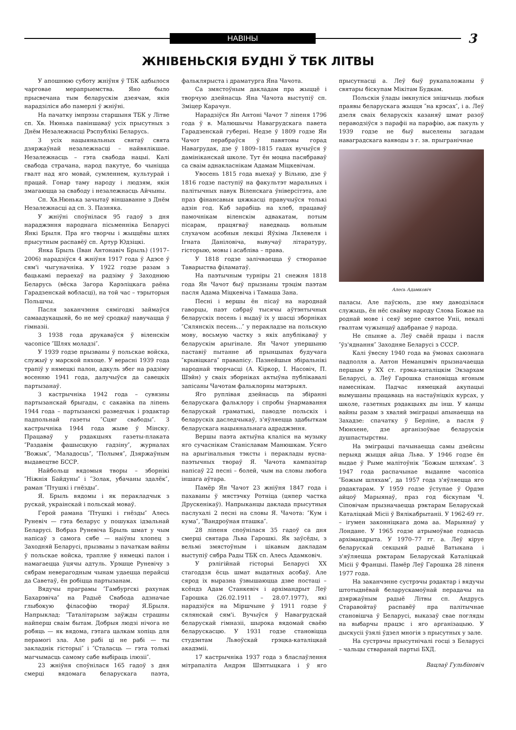НАВІНЫ
3
ЖНІВЕНЬСКІЯ БУДНІ Ў ТБК ЛІТВЫ
У апошнюю суботу жніўня ў ТБК адбылося чарговае мерапрыемства. Яно было прысвечана тым беларускім дзеячам, якія нарадзіліся або памерлі ў жніўні.
На пачатку імпрэзы старшыня ТБК у Літве сп. Хв. Нюнька павіншаваў усіх прысутных з Днём Незалежнасці Рэспублікі Беларусь.
З усіх нацыянальных святаў свята дзяржаўнай незалежнасці – найвялікшае. Незалежнасць – гэта свабода нацыі. Калі свабода страчана, народ пакутуе, бо чыніцца гвалт над яго мовай, сумленнем, культурай і працай. Гонар таму народу і людзям, якія змагаюцца за свабоду і незалежнасць Айчыны.
Сп. Хв.Нюнька зачытаў віншаванне з Днём Незалежнасці ад сп. З. Пазняка.
У жніўні споўнілася 95 гадоў з дня нараджэння народнага пісьменніка Беларусі Янкі Брыля. Пра яго творчы і жыццёвы шлях прысутным распавёў сп. Артур Юдзіцкі.
Янка Брыль (Іван Антонавіч Брыль) (1917–2006) нарадзіўся 4 жніўня 1917 года ў Адэсе ў сям'і чыгуначніка. У 1922 годзе разам з бацькамі пераехаў на радзіму ў Заходнюю Беларусь (вёска Загора Карэліцкага раёна Гарадзенскай вобласці), на той час – тэрыторыя Польшчы.
Пасля заканчэння сямігодкі займаўся самаадукацыяй, бо не меў сродкаў навучацца ў гімназіі.
З 1938 года друкаваўся ў віленскім часопісе ″Шлях моладзі″.
У 1939 годзе прызваны ў польскае войска, служыў у марской пяхоце. У верасні 1939 года трапіў у нямецкі палон, адкуль збег на радзіму восенню 1941 года, далучыўся да савецкіх партызанаў.
З кастрычніка 1942 года – сувязны партызанскай брыгады, с сакавіка па ліпень 1944 года – партызанскі разведчык і рэдактар падпольнай газеты ″Сцяг свабоды″. З кастрычніка 1944 года жыве ў Мінску. Працаваў у рэдакцыях газеты-плаката ″Раздавім фашысцкую гадзіну″, журналах ″Вожык″, ″Маладосць″, ″Полымя″, Дзяржаўным выдавецтве БССР.
Найбольш вядомыя творы – зборнікі ″Ніжнія Байдуны″ і ″Золак, убачаны здалёк″, раман ″Птушкі і гнёзды″.
Я. Брыль вядомы і як перакладчык з рускай, украінскай і польскай моваў.
Герой рамана ″Птушкі і гнёзды″ Алесь Руневіч — гэта беларус у пошуках ідэальнай Беларусі. Вобраз Руневіча Брыль шмат у чым напісаў з самога сябе — наіўны хлопец з Заходняй Беларусі, прызваны з пачаткам вайны ў польскае войска, трапляе ў нямецкі палон і намагаецца ўцячы адтуль. Урэшце Руневічу з сябрам неверагодным чынам удаецца перайсці да Саветаў, ён робіцца партызанам.
Вядучы праграмы ″Гамбургскі рахунак Бахарэвіча″ на Радыё Свабода адзначае глыбокую філасофію твораў Я.Брыля. Напрыклад: ″Таталітарызм заўжды страшны найперш сваім бытам. Добрыя людзі нічога не робяць — як вядома, гэтага цалкам хопіць для перамогі зла. Але рабі ці не рабі — ты закладнік гісторыі″ і ″Сталасць — гэта толькі магчымасць самому сабе выбіраць ілюзіі″.
23 жніўня споўнілася 165 гадоў з дня смерці вядомага беларускага паэта, фальклярыста і драматурга Яна Чачота.
Са змястоўным дакладам пра жыццё і творчую дзейнасць Яна Чачота выступіў сп. Зміцер Карачун.
Нарадзіўся Ян Антоні Чачот 7 ліпеня 1796 года ў в. Малюшычы Навагрудскага павета Гарадзенскай губерні. Недзе ў 1809 годзе Ян Чачот перабраўся ў павятовы горад Навагрудак, дзе ў 1809–1815 гадах вучыўся ў дамініканскай школе. Тут ён моцна пасябраваў са сваім аднакласнікам Адамам Міцкевічам.
Увосень 1815 года выехаў у Вільню, дзе ў 1816 годзе паступіў на факультэт маральных і палітычных навук Віленскага ўніверсітэта, але праз фінансавыя цяжкасці правучыўся толькі адзін год. Каб зарабіць на хлеб, працаваў памочнікам віленскім адвакатам, потым пісарам, працягваў наведваць вольным слухачом асобныя лекцыі Яўхіма Лялевеля і Ігната Даніловіча, вывучаў літаратуру, гісторыю, мовы і асабліва – права.
У 1818 годзе залічваецца ў створанае Таварыства філаматаў.
На паэтычным турніры 21 снежня 1818 года Ян Чачот быў прызнаны трэцім паэтам пасля Адама Міцкевіча і Тамаша Зана.
Песні і вершы ён пісаў на народнай гаворцы, паэт сабраў тысячы аўтэнтычных беларускіх песень і выдаў іх у шасці зборніках ″Сялянскіх песень...″ у перакладзе на польскую мову, восьмую частку з якіх апублікаваў у беларускім арыгінале. Ян Чачот упершыню паставіў пытанне аб прынцыпах будучага ″крывіцкага″ правапісу. Пазнейшыя збіральнікі народнай творчасці (А. Кіркор, І. Насовіч, П. Шэйн) у сваіх зборніках актыўна публікавалі запісаны Чачотам фальклорны матэрыял.
Яго руплівая дзейнасць па збіранні беларускага фальклору і спробы ўнармавання беларускай граматыкі, паводле польскіх і беларускіх даследчыкаў, з'яўляецца здабыткам беларускага нацыянальнага адраджэння.
Вершы паэта актыўна клаліся на музыку яго сучаснікам Станіславам Манюшкам. Усяго на арыгінальныя тэксты і пераклады вусна-паэтычных твораў Я. Чачота кампазітар напісаў 22 песні – болей, чым на словы любога іншага аўтара.
Памёр Ян Чачот 23 жніўня 1847 года і пахаваны ў мястэчку Ротніца (цяпер частка Друскенікаў). Напрыканцы даклада прысутныя паслухалі 2 песні на словы Я. Чачота: ″Кум і кума″, ″Вандроўная пташка″.
28 ліпеня споўнілася 35 гадоў са дня смерці святара Льва Гарошкі. Як заўсёды, з вельмі змястоўным і цікавым дакладам выступіў сябра Рады ТБК сп. Алесь Адамковіч.
У рэлігійнай гісторыі Беларусі ХХ стагоддзя ёсць шмат выдатных асобаў. Але сярод іх выразна ўзвышаюцца дзве постаці – ксёндз Адам Станкевіч і архімандрыт Леў Гарошка (26.02.1911 – 28.07.1977), які нарадзіўся на Міршчыне ў 1911 годзе ў сялянскай сям'і. Вучыўся ў Навагрудскай беларускай гімназіі, шырока вядомай сваёю беларускасцю. У 1931 годзе становіцца студэнтам Львоўскай грэцка-каталіцкай акадэміі.
17 кастрычніка 1937 года з бласлаўлення мітрапаліта Андрэя Шэптыцкага і ў яго прысутнасці а. Леў быў рукапаложаны ў святары біскупам Мікітам Будкам.
Польскія ўлады імкнуліся знішчыць любыя праявы беларускага жыцця ″на крэсах″, і а. Леў дзеля сваіх беларускіх казаняў шмат разоў пераводзіўся з парафіі на парафію, аж пакуль у 1939 годзе не быў выселены загадам наваградскага ваяводы з г. зв. прыгранічнае
Алесь Адамковіч
паласы. Але паўсюль, дзе яму даводзілася служыць, ён нёс свайму народу Слова Божае на роднай мове і сеяў зерне святое Уніі, некалі гвалтам чужынцаў адабранае ў народа.
Не спыняе а. Леў сваёй працы і пасля ″ўз'яднання″ Заходняе Беларусі з СССР.
Калі ўвесну 1940 года ва ўмовах саюзнага падполля а. Антон Неманцэвіч прызначаецца першым у ХХ ст. грэка-каталіцкім Экзархам Беларусі, а. Леў Гарошка становіцца ягоным намеснікам. Падчас нямецкай акупацыі вымушаны працаваць на настаўніцкіх курсах, у школе, газетных рэдакцыях ды інш. У канцы вайны разам з хваляй эміграцыі апынаецца на Захадзе: спачатку ў Берліне, а пасля ў Мюнхене, дзе арганізоўвае беларускія душпастырствы.
На эміграцыі пачынаецца самы дзейсны перыяд жыцця айца Льва. У 1946 годзе ён выдае ў Рыме малітоўнік ″Божым шляхам″. З 1947 года распачынае выданне часопіса ″Божым шляхам″, да 1957 года з'яўляецца яго рэдактарам. У 1959 годзе ўступае ў Ордэн айцоў Марыянаў, праз год біскупам Ч. Сіповічам прызначаецца рэктарам Беларускай Каталіцкай Місіі ў Вялікабрытаніі. У 1962-69 гг. – ігумен законніцкага дома аа. Марыянаў у Лондане. У 1965 годзе атрымоўвае годнасць архімандрыта. У 1970–77 гг. а. Леў кіруе беларускай секцыяй радыё Ватыкана і з'яўляецца рэктарам Беларускай Каталіцкай Місіі ў Францыі. Памёр Леў Гарошка 28 ліпеня 1977 года.
На заканчэнне сустрэчы рэдактар і вядучы штотыднёвай беларускамоўнай перадачы на дзяржаўным радыё Літвы сп. Андрусь Старавойтаў распавёў пра палітычнае становішча ў Беларусі, выказаў свае погляды на выбарчы працэс і яго арганізацыю. У дыскусіі ўзялі ўдзел многія з прысутных у зале.
На сустрэчы прысутнічалі госці з Беларусі – чальцы стваранай партыі БХД.
Вацлаў Гульбіновіч